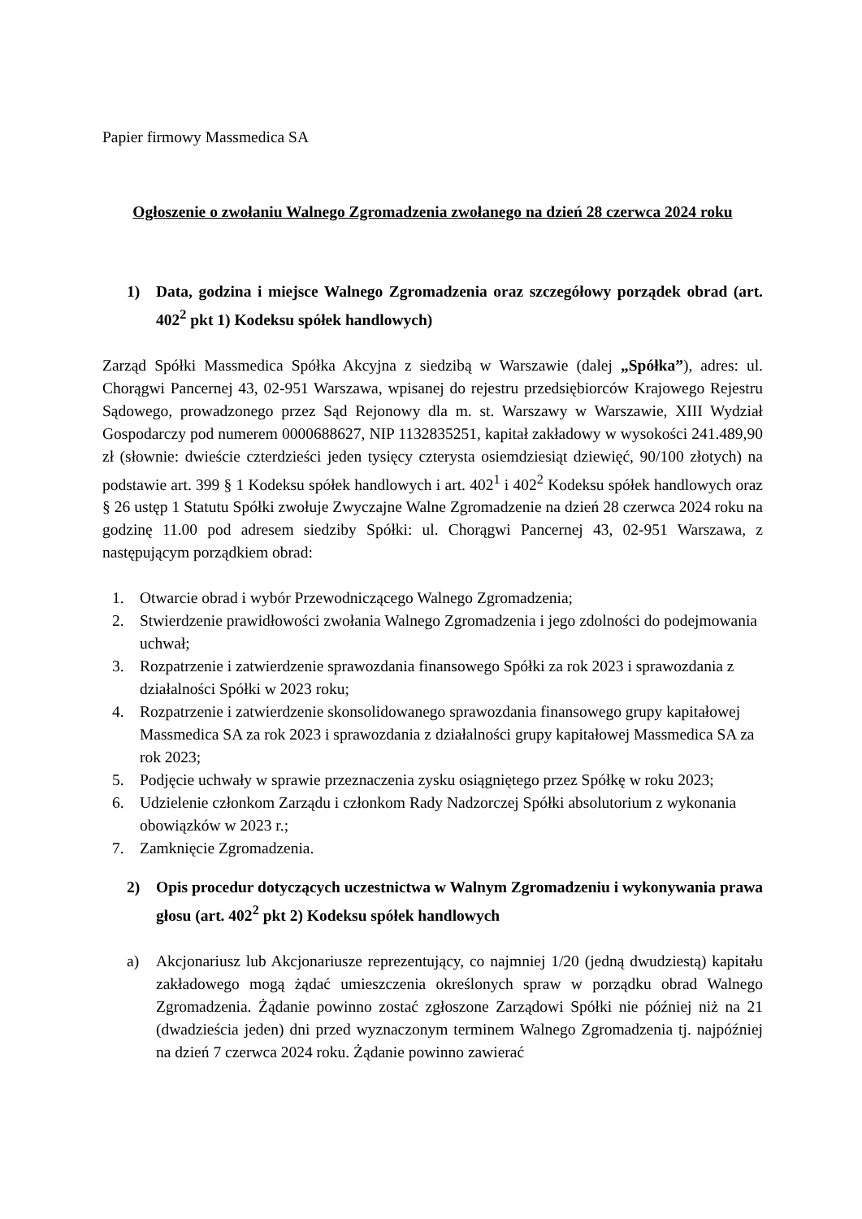Papier firmowy Massmedica SA
Ogłoszenie o zwołaniu Walnego Zgromadzenia zwołanego na dzień 28 czerwca 2024 roku
1) Data, godzina i miejsce Walnego Zgromadzenia oraz szczegółowy porządek obrad (art. 402<sup>2</sup> pkt 1) Kodeksu spółek handlowych)
Zarząd Spółki Massmedica Spółka Akcyjna z siedzibą w Warszawie (dalej „Spółka”), adres: ul. Chorągwi Pancernej 43, 02-951 Warszawa, wpisanej do rejestru przedsiębiorców Krajowego Rejestru Sądowego, prowadzonego przez Sąd Rejonowy dla m. st. Warszawy w Warszawie, XIII Wydział Gospodarczy pod numerem 0000688627, NIP 1132835251, kapitał zakładowy w wysokości 241.489,90 zł (słownie: dwieście czterdzieści jeden tysięcy czterysta osiemdziesiąt dziewięć, 90/100 złotych) na podstawie art. 399 § 1 Kodeksu spółek handlowych i art. 402<sup>1</sup> i 402<sup>2</sup> Kodeksu spółek handlowych oraz § 26 ustęp 1 Statutu Spółki zwołuje Zwyczajne Walne Zgromadzenie na dzień 28 czerwca 2024 roku na godzinę 11.00 pod adresem siedziby Spółki: ul. Chorągwi Pancernej 43, 02-951 Warszawa, z następującym porządkiem obrad:
1. Otwarcie obrad i wybór Przewodniczącego Walnego Zgromadzenia;
2. Stwierdzenie prawidłowości zwołania Walnego Zgromadzenia i jego zdolności do podejmowania uchwał;
3. Rozpatrzenie i zatwierdzenie sprawozdania finansowego Spółki za rok 2023 i sprawozdania z działalności Spółki w 2023 roku;
4. Rozpatrzenie i zatwierdzenie skonsolidowanego sprawozdania finansowego grupy kapitałowej Massmedica SA za rok 2023 i sprawozdania z działalności grupy kapitałowej Massmedica SA za rok 2023;
5. Podjęcie uchwały w sprawie przeznaczenia zysku osiągniętego przez Spółkę w roku 2023;
6. Udzielenie członkom Zarządu i członkom Rady Nadzorczej Spółki absolutorium z wykonania obowiązków w 2023 r.;
7. Zamknięcie Zgromadzenia.
2) Opis procedur dotyczących uczestnictwa w Walnym Zgromadzeniu i wykonywania prawa głosu (art. 402<sup>2</sup> pkt 2) Kodeksu spółek handlowych
a) Akcjonariusz lub Akcjonariusze reprezentujący, co najmniej 1/20 (jedną dwudziestą) kapitału zakładowego mogą żądać umieszczenia określonych spraw w porządku obrad Walnego Zgromadzenia. Żądanie powinno zostać zgłoszone Zarządowi Spółki nie później niż na 21 (dwadzieścia jeden) dni przed wyznaczonym terminem Walnego Zgromadzenia tj. najpóźniej na dzień 7 czerwca 2024 roku. Żądanie powinno zawierać